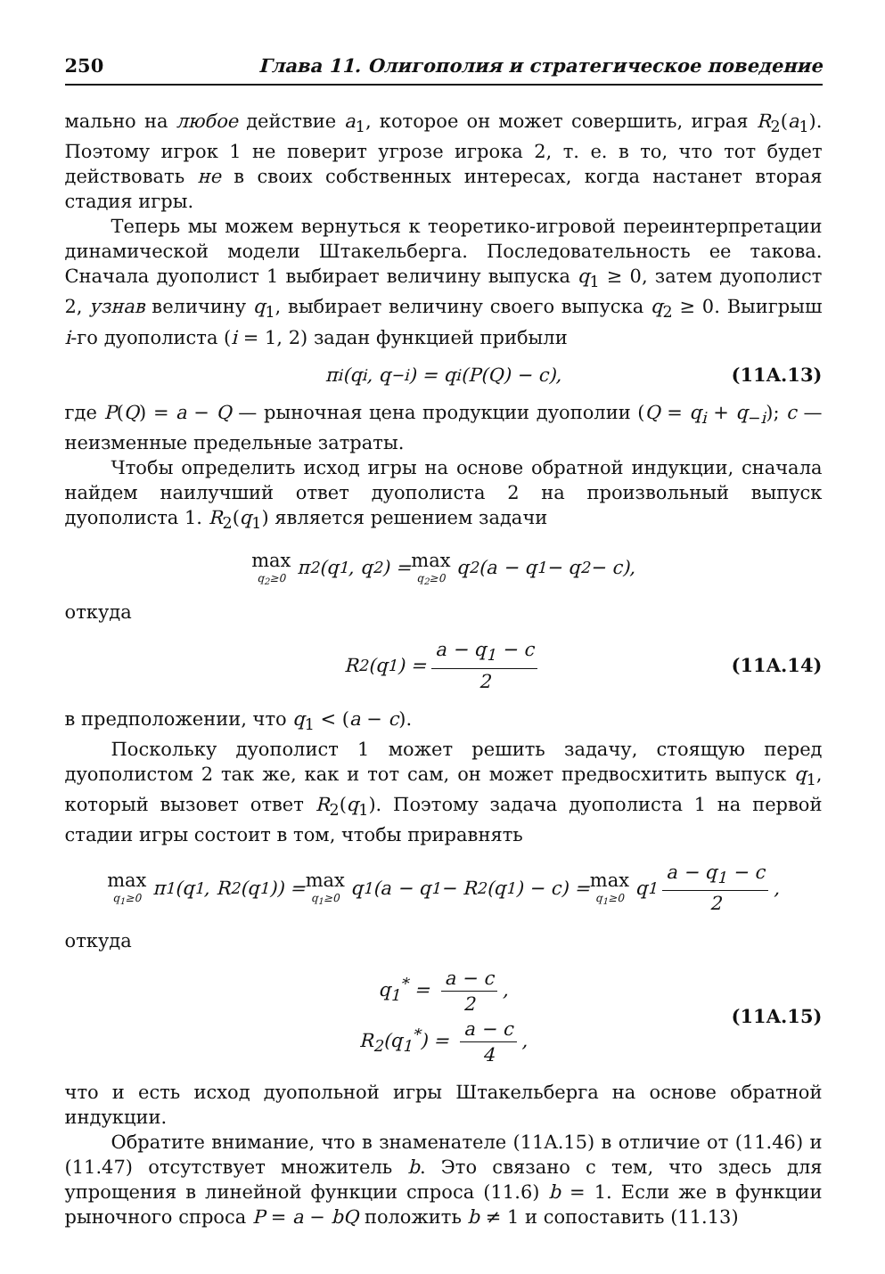250 Глава 11. Олигополия и стратегическое поведение
мально на любое действие a<sub>1</sub>, которое он может совершить, играя R<sub>2</sub>(a<sub>1</sub>). Поэтому игрок 1 не поверит угрозе игрока 2, т. е. в то, что тот будет действовать не в своих собственных интересах, когда настанет вторая стадия игры.
Теперь мы можем вернуться к теоретико-игровой переинтерпретации динамической модели Штакельберга. Последовательность ее такова. Сначала дуополист 1 выбирает величину выпуска q<sub>1</sub> ≥ 0, затем дуополист 2, узнав величину q<sub>1</sub>, выбирает величину своего выпуска q<sub>2</sub> ≥ 0. Выигрыш i-го дуополиста (i = 1, 2) задан функцией прибыли
π<sub>i</sub>(q<sub>i</sub>, q<sub>−i</sub>) = q<sub>i</sub>(P(Q) − c), (11A.13)
где P(Q) = a − Q — рыночная цена продукции дуополии (Q = q<sub>i</sub> + q<sub>−i</sub>); c — неизменные предельные затраты.
Чтобы определить исход игры на основе обратной индукции, сначала найдем наилучший ответ дуополиста 2 на произвольный выпуск дуополиста 1. R<sub>2</sub>(q<sub>1</sub>) является решением задачи
max q<sub>2</sub>≥0 π<sub>2</sub>(q<sub>1</sub>, q<sub>2</sub>) = max q<sub>2</sub>≥0 q<sub>2</sub>(a − q<sub>1</sub> − q<sub>2</sub> − c),
откуда
R<sub>2</sub>(q<sub>1</sub>) = a − q<sub>1</sub> − c 2 (11A.14)
в предположении, что q<sub>1</sub> < (a − c).
Поскольку дуополист 1 может решить задачу, стоящую перед дуополистом 2 так же, как и тот сам, он может предвосхитить выпуск q<sub>1</sub>, который вызовет ответ R<sub>2</sub>(q<sub>1</sub>). Поэтому задача дуополиста 1 на первой стадии игры состоит в том, чтобы приравнять
max q<sub>1</sub>≥0 π<sub>1</sub>(q<sub>1</sub>, R<sub>2</sub>(q<sub>1</sub>)) = max q<sub>1</sub>≥0 q<sub>1</sub>(a − q<sub>1</sub> − R<sub>2</sub>(q<sub>1</sub>) − c) = max q<sub>1</sub>≥0 q<sub>1</sub> a − q<sub>1</sub> − c 2,
откуда
q<sub>1</sub><sup>*</sup> = a − c 2,
R<sub>2</sub>(q<sub>1</sub><sup>*</sup>) = a − c 4,
(11A.15)
что и есть исход дуопольной игры Штакельберга на основе обратной индукции.
Обратите внимание, что в знаменателе (11A.15) в отличие от (11.46) и (11.47) отсутствует множитель b. Это связано с тем, что здесь для упрощения в линейной функции спроса (11.6) b = 1. Если же в функции рыночного спроса P = a − bQ положить b ≠ 1 и сопоставить (11.13)